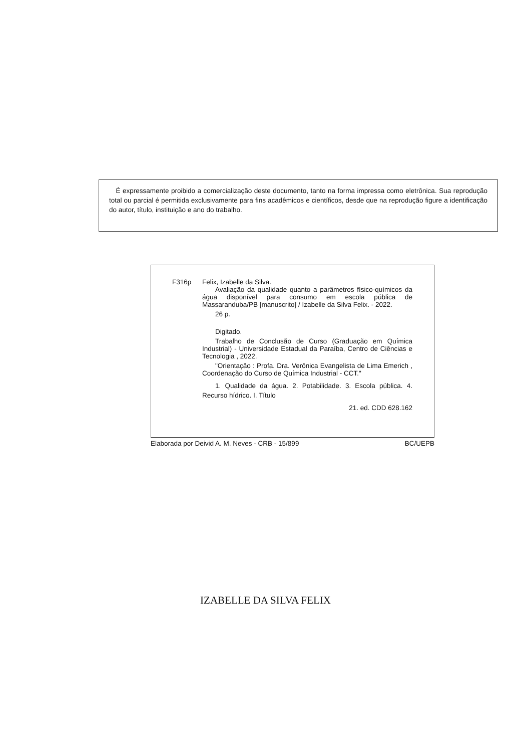É expressamente proibido a comercialização deste documento, tanto na forma impressa como eletrônica. Sua reprodução total ou parcial é permitida exclusivamente para fins acadêmicos e científicos, desde que na reprodução figure a identificação do autor, título, instituição e ano do trabalho.
F316p
Felix, Izabelle da Silva.
Avaliação da qualidade quanto a parâmetros físico-químicos da água disponível para consumo em escola pública de Massaranduba/PB [manuscrito] / Izabelle da Silva Felix. - 2022.
26 p.
Digitado.
Trabalho de Conclusão de Curso (Graduação em Química Industrial) - Universidade Estadual da Paraíba, Centro de Ciências e Tecnologia , 2022.
"Orientação : Profa. Dra. Verônica Evangelista de Lima Emerich , Coordenação do Curso de Química Industrial - CCT."
1. Qualidade da água. 2. Potabilidade. 3. Escola pública. 4. Recurso hídrico. I. Título
21. ed. CDD 628.162
Elaborada por Deivid A. M. Neves - CRB - 15/899 BC/UEPB
IZABELLE DA SILVA FELIX